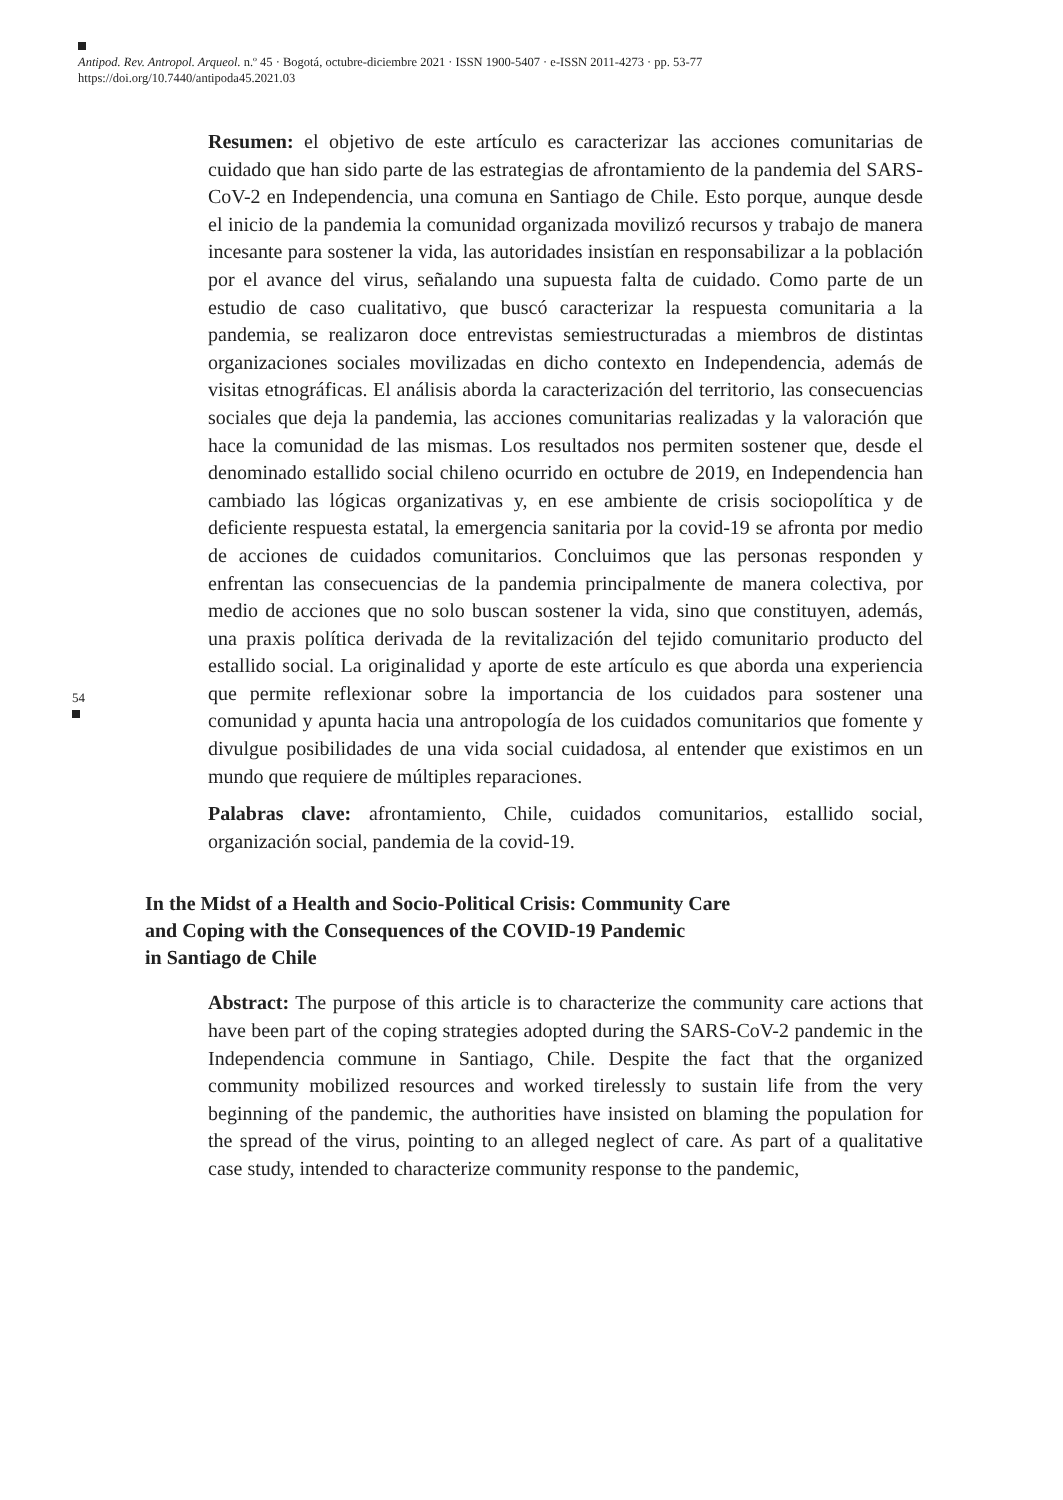Antipod. Rev. Antropol. Arqueol. n.º 45 · Bogotá, octubre-diciembre 2021 · ISSN 1900-5407 · e-ISSN 2011-4273 · pp. 53-77
https://doi.org/10.7440/antipoda45.2021.03
54
Resumen: el objetivo de este artículo es caracterizar las acciones comunitarias de cuidado que han sido parte de las estrategias de afrontamiento de la pandemia del SARS-CoV-2 en Independencia, una comuna en Santiago de Chile. Esto porque, aunque desde el inicio de la pandemia la comunidad organizada movilizó recursos y trabajo de manera incesante para sostener la vida, las autoridades insistían en responsabilizar a la población por el avance del virus, señalando una supuesta falta de cuidado. Como parte de un estudio de caso cualitativo, que buscó caracterizar la respuesta comunitaria a la pandemia, se realizaron doce entrevistas semiestructuradas a miembros de distintas organizaciones sociales movilizadas en dicho contexto en Independencia, además de visitas etnográficas. El análisis aborda la caracterización del territorio, las consecuencias sociales que deja la pandemia, las acciones comunitarias realizadas y la valoración que hace la comunidad de las mismas. Los resultados nos permiten sostener que, desde el denominado estallido social chileno ocurrido en octubre de 2019, en Independencia han cambiado las lógicas organizativas y, en ese ambiente de crisis sociopolítica y de deficiente respuesta estatal, la emergencia sanitaria por la covid-19 se afronta por medio de acciones de cuidados comunitarios. Concluimos que las personas responden y enfrentan las consecuencias de la pandemia principalmente de manera colectiva, por medio de acciones que no solo buscan sostener la vida, sino que constituyen, además, una praxis política derivada de la revitalización del tejido comunitario producto del estallido social. La originalidad y aporte de este artículo es que aborda una experiencia que permite reflexionar sobre la importancia de los cuidados para sostener una comunidad y apunta hacia una antropología de los cuidados comunitarios que fomente y divulgue posibilidades de una vida social cuidadosa, al entender que existimos en un mundo que requiere de múltiples reparaciones.
Palabras clave: afrontamiento, Chile, cuidados comunitarios, estallido social, organización social, pandemia de la covid-19.
In the Midst of a Health and Socio-Political Crisis: Community Care
and Coping with the Consequences of the COVID-19 Pandemic
in Santiago de Chile
Abstract: The purpose of this article is to characterize the community care actions that have been part of the coping strategies adopted during the SARS-CoV-2 pandemic in the Independencia commune in Santiago, Chile. Despite the fact that the organized community mobilized resources and worked tirelessly to sustain life from the very beginning of the pandemic, the authorities have insisted on blaming the population for the spread of the virus, pointing to an alleged neglect of care. As part of a qualitative case study, intended to characterize community response to the pandemic,